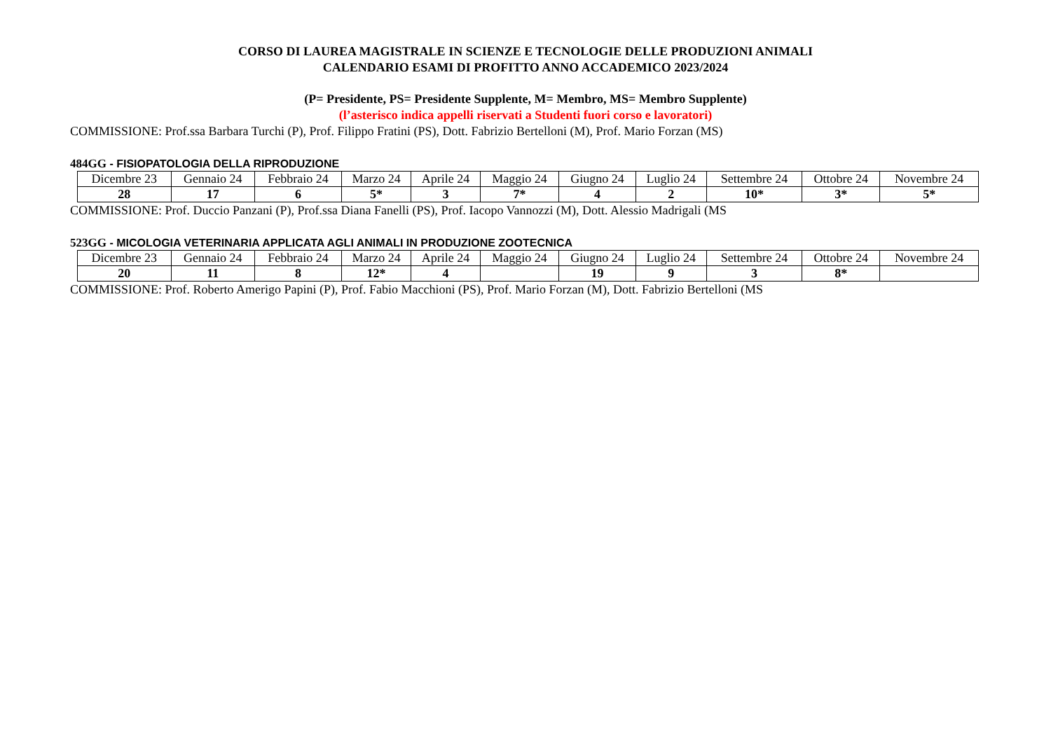CORSO DI LAUREA MAGISTRALE IN SCIENZE E TECNOLOGIE DELLE PRODUZIONI ANIMALI
CALENDARIO ESAMI DI PROFITTO ANNO ACCADEMICO 2023/2024
(P= Presidente, PS= Presidente Supplente, M= Membro, MS= Membro Supplente)
(l’asterisco indica appelli riservati a Studenti fuori corso e lavoratori)
COMMISSIONE: Prof.ssa Barbara Turchi (P), Prof. Filippo Fratini (PS), Dott. Fabrizio Bertelloni (M), Prof. Mario Forzan (MS)
484GG - FISIOPATOLOGIA DELLA RIPRODUZIONE
| Dicembre 23 | Gennaio 24 | Febbraio 24 | Marzo 24 | Aprile 24 | Maggio 24 | Giugno 24 | Luglio 24 | Settembre 24 | Ottobre 24 | Novembre 24 |
| 28 | 17 | 6 | 5* | 3 | 7* | 4 | 2 | 10* | 3* | 5* |
COMMISSIONE: Prof. Duccio Panzani (P), Prof.ssa Diana Fanelli (PS), Prof. Iacopo Vannozzi (M), Dott. Alessio Madrigali (MS
523GG - MICOLOGIA VETERINARIA APPLICATA AGLI ANIMALI IN PRODUZIONE ZOOTECNICA
| Dicembre 23 | Gennaio 24 | Febbraio 24 | Marzo 24 | Aprile 24 | Maggio 24 | Giugno 24 | Luglio 24 | Settembre 24 | Ottobre 24 | Novembre 24 |
| 20 | 11 | 8 | 12* | 4 | | 19 | 9 | 3 | 8* | |
COMMISSIONE: Prof. Roberto Amerigo Papini (P), Prof. Fabio Macchioni (PS), Prof. Mario Forzan (M), Dott. Fabrizio Bertelloni (MS